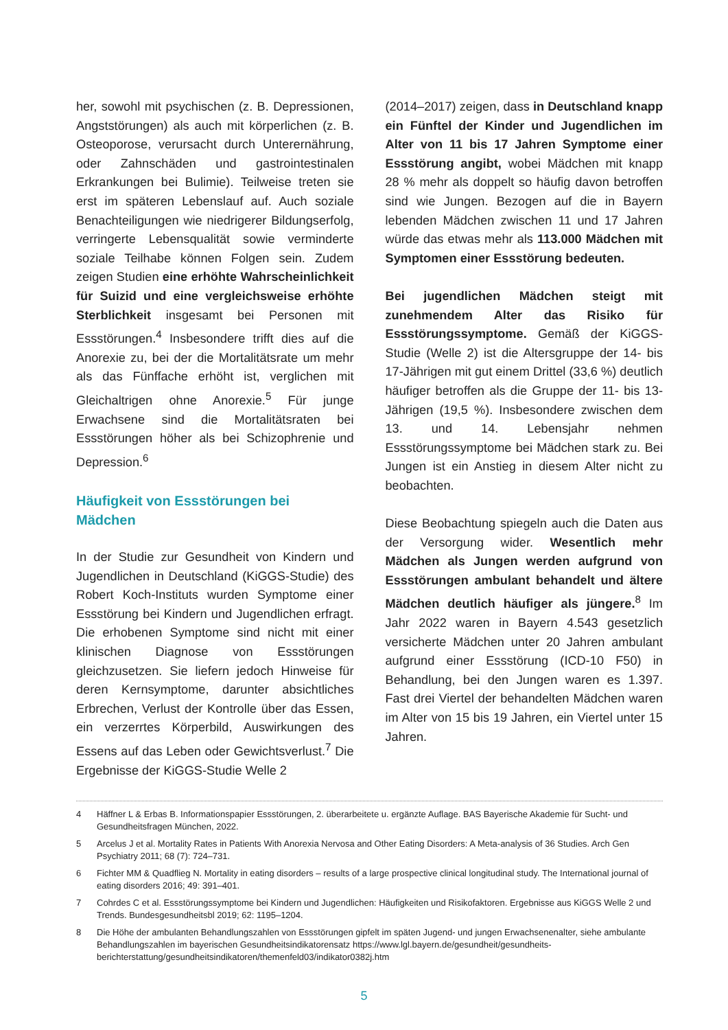her, sowohl mit psychischen (z. B. Depressionen, Angststörungen) als auch mit körperlichen (z. B. Osteoporose, verursacht durch Unterernährung, oder Zahnschäden und gastrointestinalen Erkrankungen bei Bulimie). Teilweise treten sie erst im späteren Lebenslauf auf. Auch soziale Benachteiligungen wie niedrigerer Bildungserfolg, verringerte Lebensqualität sowie verminderte soziale Teilhabe können Folgen sein. Zudem zeigen Studien eine erhöhte Wahrscheinlichkeit für Suizid und eine vergleichsweise erhöhte Sterblichkeit insgesamt bei Personen mit Essstörungen.<sup>4</sup> Insbesondere trifft dies auf die Anorexie zu, bei der die Mortalitätsrate um mehr als das Fünffache erhöht ist, verglichen mit Gleichaltrigen ohne Anorexie.<sup>5</sup> Für junge Erwachsene sind die Mortalitätsraten bei Essstörungen höher als bei Schizophrenie und Depression.<sup>6</sup>
Häufigkeit von Essstörungen bei
Mädchen
In der Studie zur Gesundheit von Kindern und Jugendlichen in Deutschland (KiGGS-Studie) des Robert Koch-Instituts wurden Symptome einer Essstörung bei Kindern und Jugendlichen erfragt. Die erhobenen Symptome sind nicht mit einer klinischen Diagnose von Essstörungen gleichzusetzen. Sie liefern jedoch Hinweise für deren Kernsymptome, darunter absichtliches Erbrechen, Verlust der Kontrolle über das Essen, ein verzerrtes Körperbild, Auswirkungen des Essens auf das Leben oder Gewichtsverlust.<sup>7</sup> Die Ergebnisse der KiGGS-Studie Welle 2
(2014–2017) zeigen, dass in Deutschland knapp ein Fünftel der Kinder und Jugendlichen im Alter von 11 bis 17 Jahren Symptome einer Essstörung angibt, wobei Mädchen mit knapp 28 % mehr als doppelt so häufig davon betroffen sind wie Jungen. Bezogen auf die in Bayern lebenden Mädchen zwischen 11 und 17 Jahren würde das etwas mehr als 113.000 Mädchen mit Symptomen einer Essstörung bedeuten.
Bei jugendlichen Mädchen steigt mit zunehmendem Alter das Risiko für Essstörungssymptome. Gemäß der KiGGS-Studie (Welle 2) ist die Altersgruppe der 14- bis 17-Jährigen mit gut einem Drittel (33,6 %) deutlich häufiger betroffen als die Gruppe der 11- bis 13-Jährigen (19,5 %). Insbesondere zwischen dem 13. und 14. Lebensjahr nehmen Essstörungssymptome bei Mädchen stark zu. Bei Jungen ist ein Anstieg in diesem Alter nicht zu beobachten.
Diese Beobachtung spiegeln auch die Daten aus der Versorgung wider. Wesentlich mehr Mädchen als Jungen werden aufgrund von Essstörungen ambulant behandelt und ältere Mädchen deutlich häufiger als jüngere.<sup>8</sup> Im Jahr 2022 waren in Bayern 4.543 gesetzlich versicherte Mädchen unter 20 Jahren ambulant aufgrund einer Essstörung (ICD-10 F50) in Behandlung, bei den Jungen waren es 1.397. Fast drei Viertel der behandelten Mädchen waren im Alter von 15 bis 19 Jahren, ein Viertel unter 15 Jahren.
4 Häffner L & Erbas B. Informationspapier Essstörungen, 2. überarbeitete u. ergänzte Auflage. BAS Bayerische Akademie für Sucht- und Gesundheitsfragen München, 2022.
5 Arcelus J et al. Mortality Rates in Patients With Anorexia Nervosa and Other Eating Disorders: A Meta-analysis of 36 Studies. Arch Gen Psychiatry 2011; 68 (7): 724–731.
6 Fichter MM & Quadflieg N. Mortality in eating disorders – results of a large prospective clinical longitudinal study. The International journal of eating disorders 2016; 49: 391–401.
7 Cohrdes C et al. Essstörungssymptome bei Kindern und Jugendlichen: Häufigkeiten und Risikofaktoren. Ergebnisse aus KiGGS Welle 2 und Trends. Bundesgesundheitsbl 2019; 62: 1195–1204.
8 Die Höhe der ambulanten Behandlungszahlen von Essstörungen gipfelt im späten Jugend- und jungen Erwachsenenalter, siehe ambulante Behandlungszahlen im bayerischen Gesundheitsindikatorensatz https://www.lgl.bayern.de/gesundheit/gesundheits-berichterstattung/gesundheitsindikatoren/themenfeld03/indikator0382j.htm
5